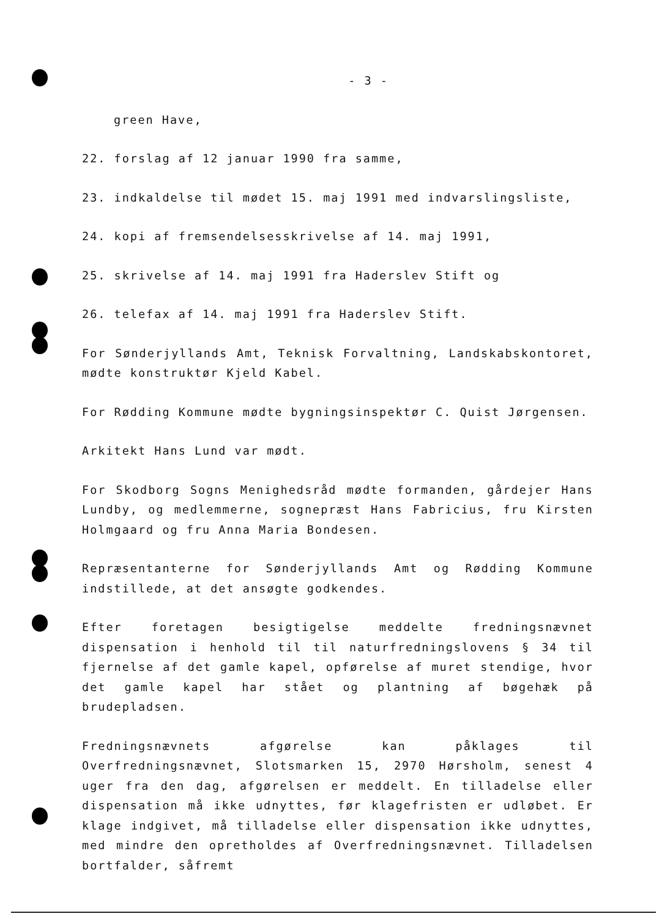- 3 -
green Have,
22. forslag af 12 januar 1990 fra samme,
23. indkaldelse til mødet 15. maj 1991 med indvarslingsliste,
24. kopi af fremsendelsesskrivelse af 14. maj 1991,
25. skrivelse af 14. maj 1991 fra Haderslev Stift og
26. telefax af 14. maj 1991 fra Haderslev Stift.
For Sønderjyllands Amt, Teknisk Forvaltning, Landskabskontoret, mødte konstruktør Kjeld Kabel.
For Rødding Kommune mødte bygningsinspektør C. Quist Jørgensen.
Arkitekt Hans Lund var mødt.
For Skodborg Sogns Menighedsråd mødte formanden, gårdejer Hans Lundby, og medlemmerne, sognepræst Hans Fabricius, fru Kirsten Holmgaard og fru Anna Maria Bondesen.
Repræsentanterne for Sønderjyllands Amt og Rødding Kommune indstillede, at det ansøgte godkendes.
Efter foretagen besigtigelse meddelte fredningsnævnet dispensation i henhold til til naturfredningslovens § 34 til fjernelse af det gamle kapel, opførelse af muret stendige, hvor det gamle kapel har stået og plantning af bøgehæk på brudepladsen.
Fredningsnævnets afgørelse kan påklages til Overfredningsnævnet, Slotsmarken 15, 2970 Hørsholm, senest 4 uger fra den dag, afgørelsen er meddelt. En tilladelse eller dispensation må ikke udnyttes, før klagefristen er udløbet. Er klage indgivet, må tilladelse eller dispensation ikke udnyttes, med mindre den opretholdes af Overfredningsnævnet. Tilladelsen bortfalder, såfremt